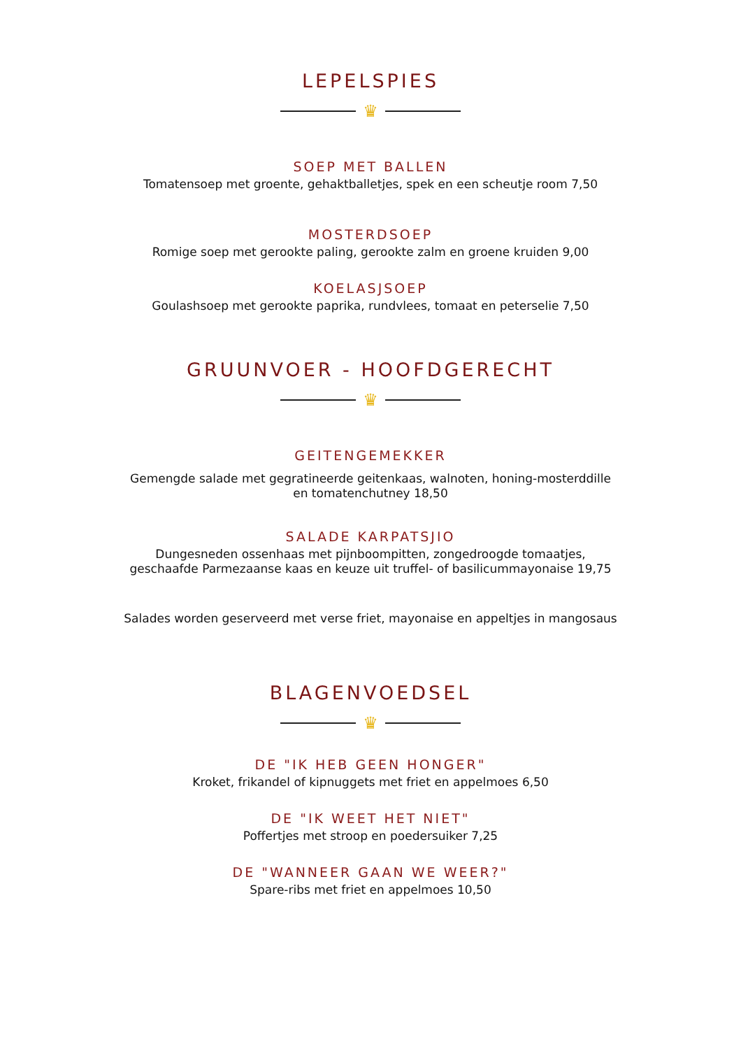LEPELSPIES
♛
SOEP MET BALLEN
Tomatensoep met groente, gehaktballetjes, spek en een scheutje room 7,50
MOSTERDSOEP
Romige soep met gerookte paling, gerookte zalm en groene kruiden 9,00
KOELASJSOEP
Goulashsoep met gerookte paprika, rundvlees, tomaat en peterselie 7,50
GRUUNVOER - HOOFDGERECHT
♛
GEITENGEMEKKER
Gemengde salade met gegratineerde geitenkaas, walnoten, honing-mosterddille
en tomatenchutney 18,50
SALADE KARPATSJIO
Dungesneden ossenhaas met pijnboompitten, zongedroogde tomaatjes,
geschaafde Parmezaanse kaas en keuze uit truffel- of basilicummayonaise 19,75
Salades worden geserveerd met verse friet, mayonaise en appeltjes in mangosaus
BLAGENVOEDSEL
♛
DE "IK HEB GEEN HONGER"
Kroket, frikandel of kipnuggets met friet en appelmoes 6,50
DE "IK WEET HET NIET"
Poffertjes met stroop en poedersuiker 7,25
DE "WANNEER GAAN WE WEER?"
Spare-ribs met friet en appelmoes 10,50